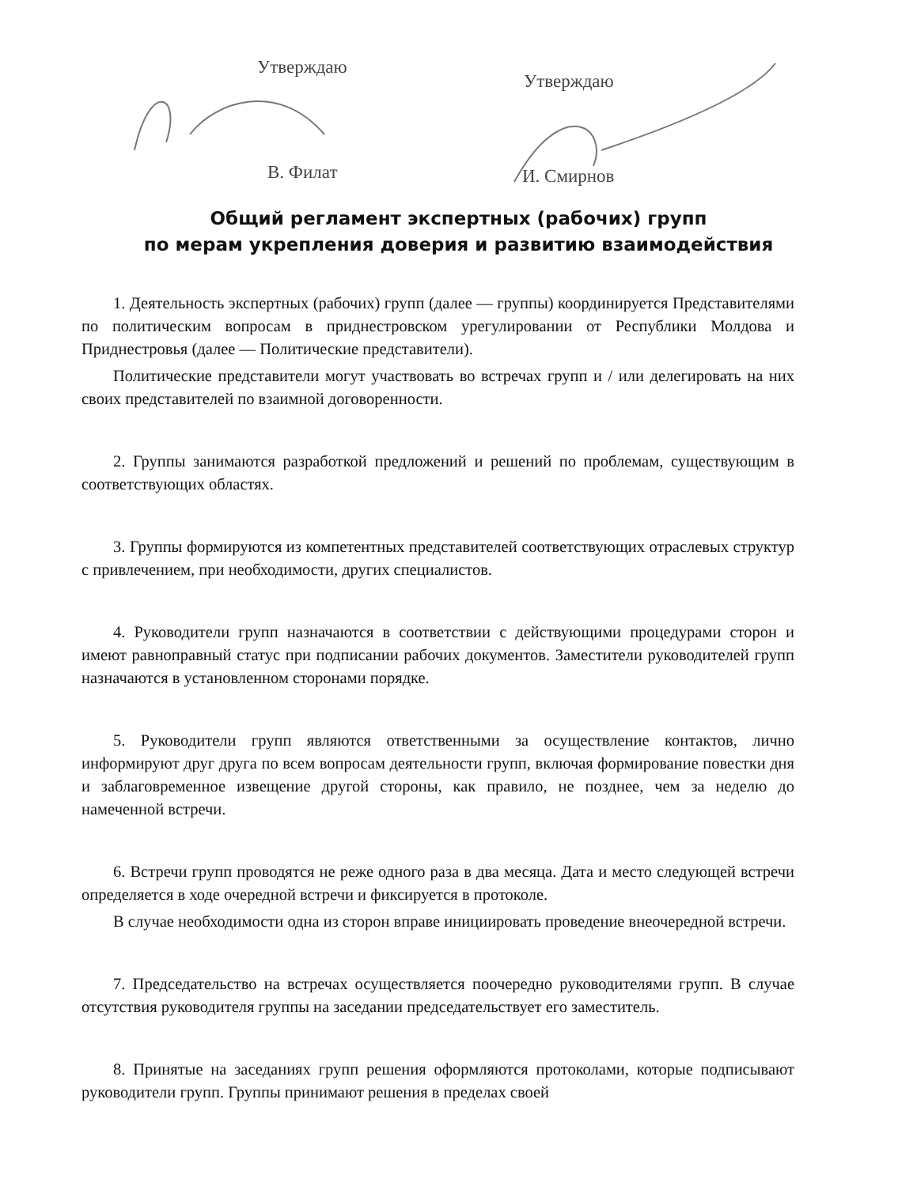Утверждаю
В. Филат
Утверждаю
И. Смирнов
Общий регламент экспертных (рабочих) групп
по мерам укрепления доверия и развитию взаимодействия
1. Деятельность экспертных (рабочих) групп (далее — группы) координируется Представителями по политическим вопросам в приднестровском урегулировании от Республики Молдова и Приднестровья (далее — Политические представители).
Политические представители могут участвовать во встречах групп и / или делегировать на них своих представителей по взаимной договоренности.
2. Группы занимаются разработкой предложений и решений по проблемам, существующим в соответствующих областях.
3. Группы формируются из компетентных представителей соответствующих отраслевых структур с привлечением, при необходимости, других специалистов.
4. Руководители групп назначаются в соответствии с действующими процедурами сторон и имеют равноправный статус при подписании рабочих документов. Заместители руководителей групп назначаются в установленном сторонами порядке.
5. Руководители групп являются ответственными за осуществление контактов, лично информируют друг друга по всем вопросам деятельности групп, включая формирование повестки дня и заблаговременное извещение другой стороны, как правило, не позднее, чем за неделю до намеченной встречи.
6. Встречи групп проводятся не реже одного раза в два месяца. Дата и место следующей встречи определяется в ходе очередной встречи и фиксируется в протоколе.
В случае необходимости одна из сторон вправе инициировать проведение внеочередной встречи.
7. Председательство на встречах осуществляется поочередно руководителями групп. В случае отсутствия руководителя группы на заседании председательствует его заместитель.
8. Принятые на заседаниях групп решения оформляются протоколами, которые подписывают руководители групп. Группы принимают решения в пределах своей